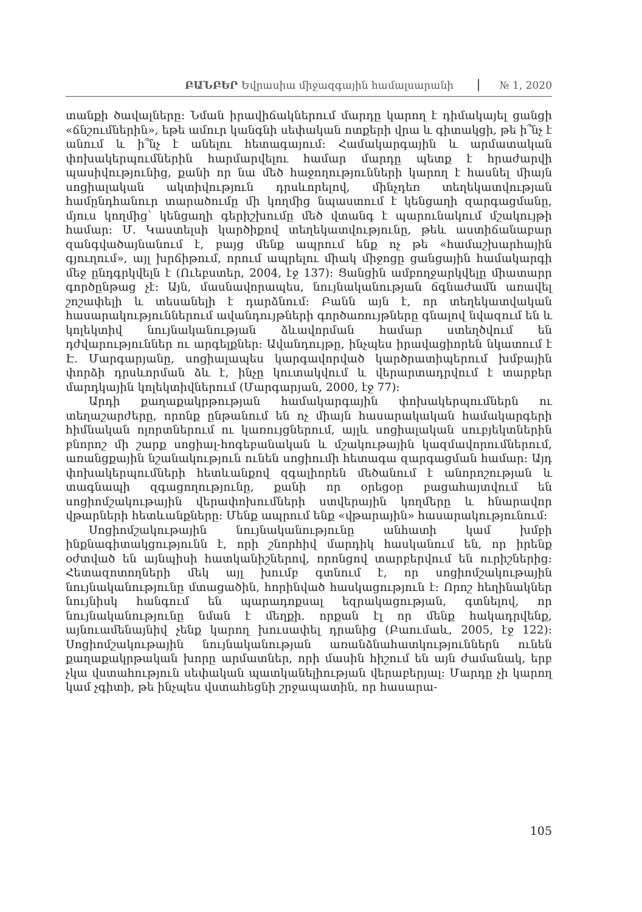ԲԱՆԲԵՐ Եվրասիա միջազգային համալսարանի
№ 1, 2020
տանքի ծավալները: Նման իրավիճակներում մարդը կարող է դիմակայել ցանցի «ճնշումներին», եթե ամուր կանգնի սեփական ոտքերի վրա և գիտակցի, թե ի՞նչ է անում և ի՞նչ է անելու հետագայում: Համակարգային և արմատական փոխակերպումներին հարմարվելու համար մարդը պետք է հրաժարվի պասիվությունից, քանի որ նա մեծ հաջողությունների կարող է հասնել միայն սոցիալական ակտիվություն դրսևորելով, մինչդեռ տեղեկատվության համընդհանուր տարածումը մի կողմից նպաստում է կենցաղի զարգացմանը, մյուս կողմից՝ կենցաղի գերիշխումը մեծ վտանգ է պարունակում մշակույթի համար: Մ. Կաստելսի կարծիքով տեղեկատվությունը, թեև աստիճանաբար զանգվածայնանում է, բայց մենք ապրում ենք ոչ թե «համաշխարհային գյուղում», այլ խրճիթում, որում ապրելու միակ միջոցը ցանցային համակարգի մեջ ընդգրկվելն է (Ուեբստեր, 2004, էջ 137): Ցանցին ամբողջարկվելը միատարր գործընթաց չէ: Այն, մասնավորապես, նույնականության ճգնաժամն առավել շոշափելի և տեսանելի է դարձնում: Բանն այն է, որ տեղեկատվական հասարակություններում ավանդույթների գործառույթները գնալով նվազում են և կոլեկտիվ նույնականության ձևավորման համար ստեղծվում են դժվարություններ ու արգելքներ: Ավանդույթը, ինչպես իրավացիորեն նկատում է Է. Մարգարյանը, սոցիալապես կարգավորված կարծրատիպերում խմբային փորձի դրսևորման ձև է, ինչը կուտակվում և վերարտադրվում է տարբեր մարդկային կոլեկտիվներում (Մարգարյան, 2000, էջ 77):
Արդի քաղաքակրթության համակարգային փոխակերպումներն ու տեղաշարժերը, որոնք ընթանում են ոչ միայն հասարակական համակարգերի հիմնական ոլորտներում ու կառույցներում, այլև սոցիալական սուբյեկտներին բնորոշ մի շարք սոցիալ-հոգեբանական և մշակութային կազմավորումներում, առանցքային նշանակություն ունեն սոցիումի հետագա զարգացման համար: Այդ փոխակերպումների հետևանքով զգալիորեն մեծանում է անորոշության և տագնապի զգացողությունը, քանի որ օրեցօր բացահայտվում են սոցիոմշակութային վերափոխումների ստվերային կողմերը և հնարավոր վթարների հետևանքները: Մենք ապրում ենք «վթարային» հասարակությունում:
Սոցիոմշակութային նույնականությունը անհատի կամ խմբի ինքնագիտակցությունն է, որի շնորհիվ մարդիկ հասկանում են, որ իրենք օժտված են այնպիսի հատկանիշներով, որոնցով տարբերվում են ուրիշներից: Հետազոտողների մեկ այլ խումբ գտնում է, որ սոցիոմշակութային նույնականությունը մտացածին, հորինված հասկացություն է: Որոշ հեղինակներ նույնիսկ հանգում են պարադոքսալ եզրակացության, գտնելով, որ նույնականությունը նման է մեղքի. որքան էլ որ մենք հակադրվենք, այնուամենայնիվ չենք կարող խուսափել դրանից (Բաումաև, 2005, էջ 122): Սոցիոմշակութային նույնականության առանձնահատկություններն ունեն քաղաքակրթական խորը արմատներ, որի մասին հիշում են այն ժամանակ, երբ չկա վստահություն սեփական պատկանելիության վերաբերյալ: Մարդը չի կարող կամ չգիտի, թե ինչպես վստահեցնի շրջապատին, որ հասարա-
105